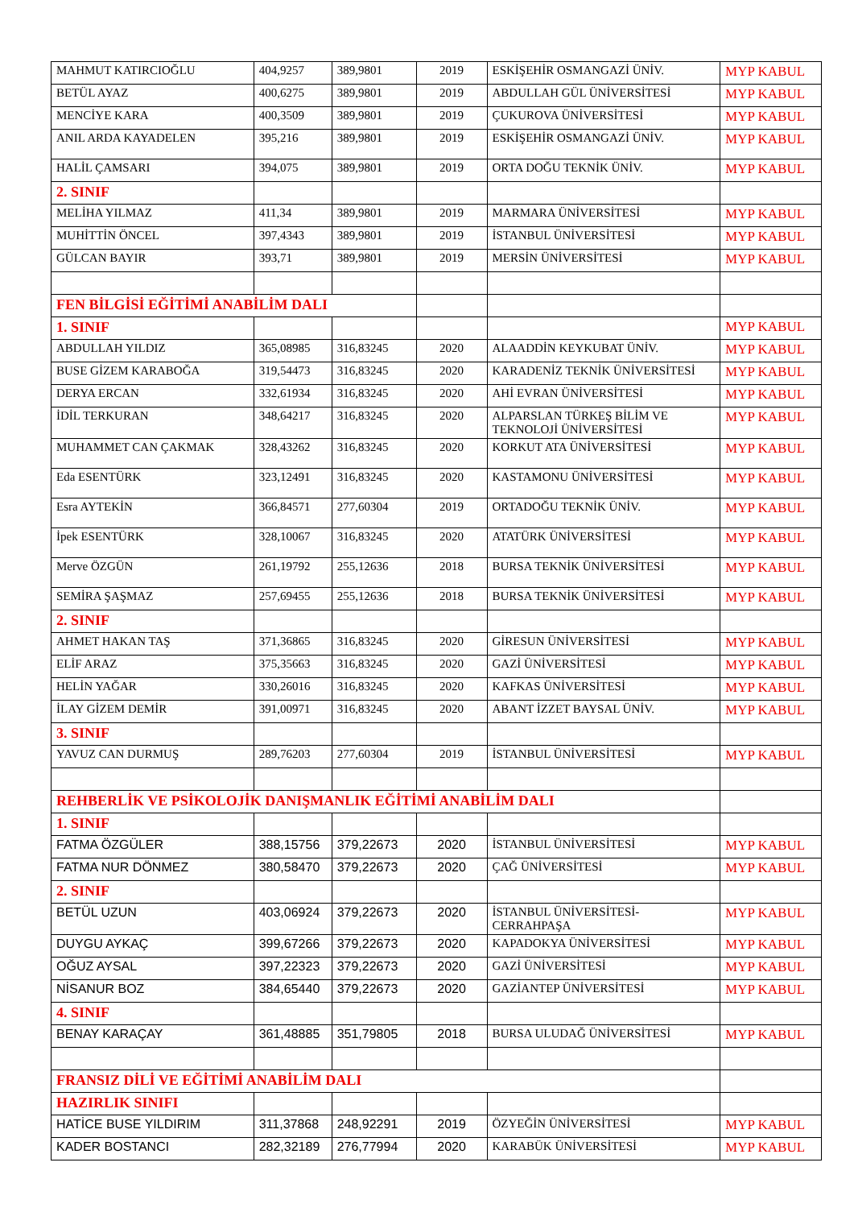| MAHMUT KATIRCIOĞLU | 404,9257 | 389,9801 | 2019 | ESKİŞEHİR OSMANGAZİ ÜNİV. | MYP KABUL |
| BETÜL AYAZ | 400,6275 | 389,9801 | 2019 | ABDULLAH GÜL ÜNİVERSİTESİ | MYP KABUL |
| MENCİYE KARA | 400,3509 | 389,9801 | 2019 | ÇUKUROVA ÜNİVERSİTESİ | MYP KABUL |
| ANIL ARDA KAYADELEN | 395,216 | 389,9801 | 2019 | ESKİŞEHİR OSMANGAZİ ÜNİV. | MYP KABUL |
| HALİL ÇAMSARI | 394,075 | 389,9801 | 2019 | ORTA DOĞU TEKNİK ÜNİV. | MYP KABUL |
| 2. SINIF | | | | | |
| MELİHA YILMAZ | 411,34 | 389,9801 | 2019 | MARMARA ÜNİVERSİTESİ | MYP KABUL |
| MUHİTTİN ÖNCEL | 397,4343 | 389,9801 | 2019 | İSTANBUL ÜNİVERSİTESİ | MYP KABUL |
| GÜLCAN BAYIR | 393,71 | 389,9801 | 2019 | MERSİN ÜNİVERSİTESİ | MYP KABUL |
| FEN BİLGİSİ EĞİTİMİ ANABİLİM DALI | | | | | |
| 1. SINIF | | | | | MYP KABUL |
| ABDULLAH YILDIZ | 365,08985 | 316,83245 | 2020 | ALAADDİN KEYKUBAT ÜNİV. | MYP KABUL |
| BUSE GİZEM KARABOĞA | 319,54473 | 316,83245 | 2020 | KARADENİZ TEKNİK ÜNİVERSİTESİ | MYP KABUL |
| DERYA ERCAN | 332,61934 | 316,83245 | 2020 | AHİ EVRAN ÜNİVERSİTESİ | MYP KABUL |
| İDİL TERKURAN | 348,64217 | 316,83245 | 2020 | ALPARSLAN TÜRKEŞ BİLİM VE TEKNOLOJİ ÜNİVERSİTESİ | MYP KABUL |
| MUHAMMET CAN ÇAKMAK | 328,43262 | 316,83245 | 2020 | KORKUT ATA ÜNİVERSİTESİ | MYP KABUL |
| Eda ESENTÜRK | 323,12491 | 316,83245 | 2020 | KASTAMONU ÜNİVERSİTESİ | MYP KABUL |
| Esra AYTEKİN | 366,84571 | 277,60304 | 2019 | ORTADOĞU TEKNİK ÜNİV. | MYP KABUL |
| İpek ESENTÜRK | 328,10067 | 316,83245 | 2020 | ATATÜRK ÜNİVERSİTESİ | MYP KABUL |
| Merve ÖZGÜN | 261,19792 | 255,12636 | 2018 | BURSA TEKNİK ÜNİVERSİTESİ | MYP KABUL |
| SEMİRA ŞAŞMAZ | 257,69455 | 255,12636 | 2018 | BURSA TEKNİK ÜNİVERSİTESİ | MYP KABUL |
| 2. SINIF | | | | | |
| AHMET HAKAN TAŞ | 371,36865 | 316,83245 | 2020 | GİRESUN ÜNİVERSİTESİ | MYP KABUL |
| ELİF ARAZ | 375,35663 | 316,83245 | 2020 | GAZİ ÜNİVERSİTESİ | MYP KABUL |
| HELİN YAĞAR | 330,26016 | 316,83245 | 2020 | KAFKAS ÜNİVERSİTESİ | MYP KABUL |
| İLAY GİZEM DEMİR | 391,00971 | 316,83245 | 2020 | ABANT İZZET BAYSAL ÜNİV. | MYP KABUL |
| 3. SINIF | | | | | |
| YAVUZ CAN DURMUŞ | 289,76203 | 277,60304 | 2019 | İSTANBUL ÜNİVERSİTESİ | MYP KABUL |
| REHBERLİK VE PSİKOLOJİK DANIŞMANLIK EĞİTİMİ ANABİLİM DALI | | | | | |
| 1. SINIF | | | | | |
| FATMA ÖZGÜLER | 388,15756 | 379,22673 | 2020 | İSTANBUL ÜNİVERSİTESİ | MYP KABUL |
| FATMA NUR DÖNMEZ | 380,58470 | 379,22673 | 2020 | ÇAĞ ÜNİVERSİTESİ | MYP KABUL |
| 2. SINIF | | | | | |
| BETÜL UZUN | 403,06924 | 379,22673 | 2020 | İSTANBUL ÜNİVERSİTESİ-CERRAHPAŞA | MYP KABUL |
| DUYGU AYKAÇ | 399,67266 | 379,22673 | 2020 | KAPADOKYA ÜNİVERSİTESİ | MYP KABUL |
| OĞUZ AYSAL | 397,22323 | 379,22673 | 2020 | GAZİ ÜNİVERSİTESİ | MYP KABUL |
| NİSANUR BOZ | 384,65440 | 379,22673 | 2020 | GAZİANTEP ÜNİVERSİTESİ | MYP KABUL |
| 4. SINIF | | | | | |
| BENAY KARAÇAY | 361,48885 | 351,79805 | 2018 | BURSA ULUDAĞ ÜNİVERSİTESİ | MYP KABUL |
| FRANSIZ DİLİ VE EĞİTİMİ ANABİLİM DALI | | | | | |
| HAZIRLIK SINIFI | | | | | |
| HATİCE BUSE YILDIRIM | 311,37868 | 248,92291 | 2019 | ÖZYEĞİN ÜNİVERSİTESİ | MYP KABUL |
| KADER BOSTANCI | 282,32189 | 276,77994 | 2020 | KARABÜK ÜNİVERSİTESİ | MYP KABUL |